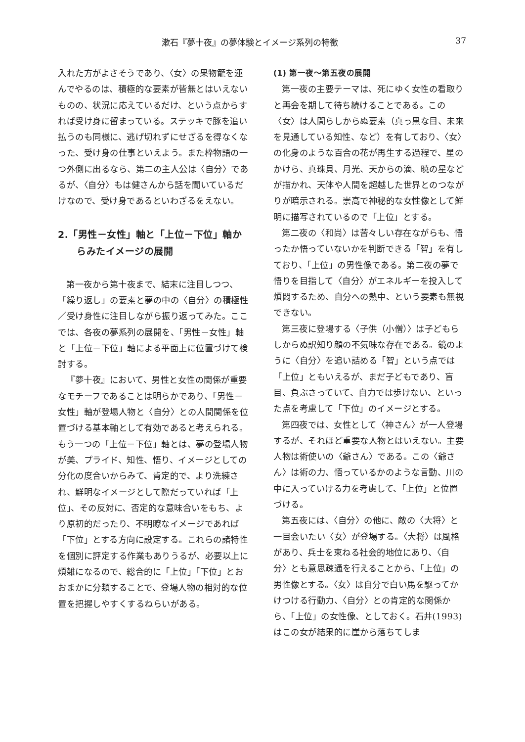漱石『夢十夜』の夢体験とイメージ系列の特徴 37
入れた方がよさそうであり、〈女〉の果物籠を運んでやるのは、積極的な要素が皆無とはいえないものの、状況に応えているだけ、という点からすれば受け身に留まっている。ステッキで豚を追い払うのも同様に、逃げ切れずにせざるを得なくなった、受け身の仕事といえよう。また枠物語の一つ外側に出るなら、第二の主人公は〈自分〉であるが、〈自分〉もは健さんから話を聞いているだけなので、受け身であるといわざるをえない。
2.「男性－女性」軸と「上位－下位」軸からみたイメージの展開
第一夜から第十夜まで、結末に注目しつつ、「繰り返し」の要素と夢の中の〈自分〉の積極性／受け身性に注目しながら振り返ってみた。ここでは、各夜の夢系列の展開を、「男性－女性」軸と「上位－下位」軸による平面上に位置づけて検討する。
『夢十夜』において、男性と女性の関係が重要なモチーフであることは明らかであり、「男性－女性」軸が登場人物と〈自分〉との人間関係を位置づける基本軸として有効であると考えられる。もう一つの「上位－下位」軸とは、夢の登場人物が美、プライド、知性、悟り、イメージとしての分化の度合いからみて、肯定的で、より洗練され、鮮明なイメージとして際だっていれば「上位」、その反対に、否定的な意味合いをもち、より原初的だったり、不明瞭なイメージであれば「下位」とする方向に設定する。これらの諸特性を個別に評定する作業もありうるが、必要以上に煩雑になるので、総合的に「上位」「下位」とおおまかに分類することで、登場人物の相対的な位置を把握しやすくするねらいがある。
(1) 第一夜～第五夜の展開
第一夜の主要テーマは、死にゆく女性の看取りと再会を期して待ち続けることである。この〈女〉は人間らしからぬ要素（真っ黒な目、未来を見通している知性、など）を有しており、〈女〉の化身のような百合の花が再生する過程で、星のかけら、真珠貝、月光、天からの滴、暁の星などが描かれ、天体や人間を超越した世界とのつながりが暗示される。崇高で神秘的な女性像として鮮明に描写されているので「上位」とする。
第二夜の〈和尚〉は苦々しい存在ながらも、悟ったか悟っていないかを判断できる「智」を有しており、「上位」の男性像である。第二夜の夢で悟りを目指して〈自分〉がエネルギーを投入して煩悶するため、自分への熱中、という要素も無視できない。
第三夜に登場する〈子供（小僧）〉は子どもらしからぬ訳知り顔の不気味な存在である。鏡のように〈自分〉を追い詰める「智」という点では「上位」ともいえるが、まだ子どもであり、盲目、負ぶさっていて、自力では歩けない、といった点を考慮して「下位」のイメージとする。
第四夜では、女性として〈神さん〉が一人登場するが、それほど重要な人物とはいえない。主要人物は術使いの〈爺さん〉である。この〈爺さん〉は術の力、悟っているかのような言動、川の中に入っていける力を考慮して、「上位」と位置づける。
第五夜には、〈自分〉の他に、敵の〈大将〉と一目会いたい〈女〉が登場する。〈大将〉は風格があり、兵士を束ねる社会的地位にあり、〈自分〉とも意思疎通を行えることから、「上位」の男性像とする。〈女〉は自分で白い馬を駆ってかけつける行動力、〈自分〉との肯定的な関係から、「上位」の女性像、としておく。石井(1993) はこの女が結果的に崖から落ちてしま